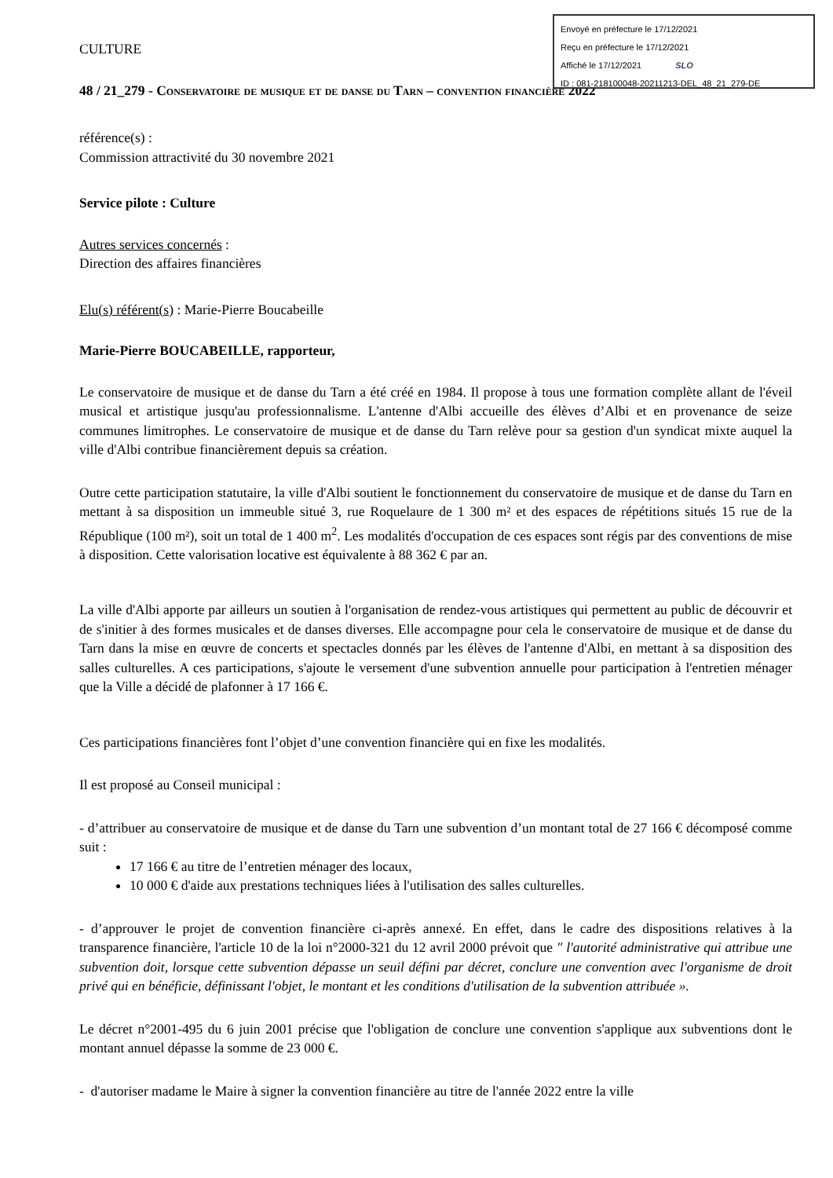Envoyé en préfecture le 17/12/2021
Reçu en préfecture le 17/12/2021
Affiché le 17/12/2021 SLO
ID : 081-218100048-20211213-DEL_48_21_279-DE
CULTURE
48 / 21_279 - Conservatoire de musique et de danse du Tarn – convention financière 2022
référence(s) :
Commission attractivité du 30 novembre 2021
Service pilote : Culture
Autres services concernés :
Direction des affaires financières
Elu(s) référent(s) : Marie-Pierre Boucabeille
Marie-Pierre BOUCABEILLE, rapporteur,
Le conservatoire de musique et de danse du Tarn a été créé en 1984. Il propose à tous une formation complète allant de l'éveil musical et artistique jusqu'au professionnalisme. L'antenne d'Albi accueille des élèves d’Albi et en provenance de seize communes limitrophes. Le conservatoire de musique et de danse du Tarn relève pour sa gestion d'un syndicat mixte auquel la ville d'Albi contribue financièrement depuis sa création.
Outre cette participation statutaire, la ville d'Albi soutient le fonctionnement du conservatoire de musique et de danse du Tarn en mettant à sa disposition un immeuble situé 3, rue Roquelaure de 1 300 m² et des espaces de répétitions situés 15 rue de la République (100 m²), soit un total de 1 400 m<sup>2</sup>. Les modalités d'occupation de ces espaces sont régis par des conventions de mise à disposition. Cette valorisation locative est équivalente à 88 362 € par an.
La ville d'Albi apporte par ailleurs un soutien à l'organisation de rendez-vous artistiques qui permettent au public de découvrir et de s'initier à des formes musicales et de danses diverses. Elle accompagne pour cela le conservatoire de musique et de danse du Tarn dans la mise en œuvre de concerts et spectacles donnés par les élèves de l'antenne d'Albi, en mettant à sa disposition des salles culturelles. A ces participations, s'ajoute le versement d'une subvention annuelle pour participation à l'entretien ménager que la Ville a décidé de plafonner à 17 166 €.
Ces participations financières font l’objet d’une convention financière qui en fixe les modalités.
Il est proposé au Conseil municipal :
- d’attribuer au conservatoire de musique et de danse du Tarn une subvention d’un montant total de 27 166 € décomposé comme suit :
17 166 € au titre de l’entretien ménager des locaux,
10 000 € d'aide aux prestations techniques liées à l'utilisation des salles culturelles.
- d’approuver le projet de convention financière ci-après annexé. En effet, dans le cadre des dispositions relatives à la transparence financière, l'article 10 de la loi n°2000-321 du 12 avril 2000 prévoit que ″ l'autorité administrative qui attribue une subvention doit, lorsque cette subvention dépasse un seuil défini par décret, conclure une convention avec l'organisme de droit privé qui en bénéficie, définissant l'objet, le montant et les conditions d'utilisation de la subvention attribuée ».
Le décret n°2001-495 du 6 juin 2001 précise que l'obligation de conclure une convention s'applique aux subventions dont le montant annuel dépasse la somme de 23 000 €.
- d'autoriser madame le Maire à signer la convention financière au titre de l'année 2022 entre la ville